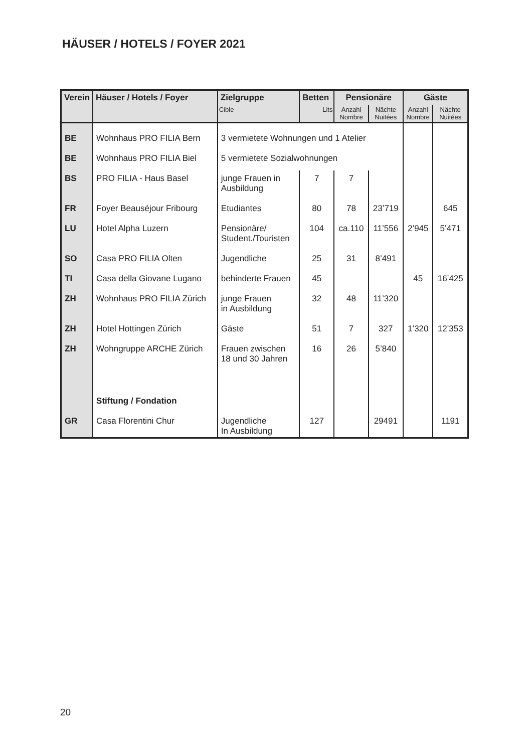HÄUSER / HOTELS / FOYER 2021
| Verein | Häuser / Hotels / Foyer | Zielgruppe | Betten | Pensionäre | | Gäste | |
| --- | --- | --- | --- | --- | --- | --- | --- |
| | | Cible | Lits | Anzahl Nombre | Nächte Nuitées | Anzahl Nombre | Nächte Nuitées |
| BE | Wohnhaus PRO FILIA Bern | 3 vermietete Wohnungen und 1 Atelier | | | | | |
| BE | Wohnhaus PRO FILIA Biel | 5 vermietete Sozialwohnungen | | | | | |
| BS | PRO FILIA - Haus Basel | junge Frauen in Ausbildung | 7 | 7 | | | |
| FR | Foyer Beauséjour Fribourg | Etudiantes | 80 | 78 | 23’719 | | 645 |
| LU | Hotel Alpha Luzern | Pensionäre/ Student./Touristen | 104 | ca.110 | 11’556 | 2’945 | 5’471 |
| SO | Casa PRO FILIA Olten | Jugendliche | 25 | 31 | 8’491 | | |
| TI | Casa della Giovane Lugano | behinderte Frauen | 45 | | | 45 | 16’425 |
| ZH | Wohnhaus PRO FILIA Zürich | junge Frauen in Ausbildung | 32 | 48 | 11’320 | | |
| ZH | Hotel Hottingen Zürich | Gäste | 51 | 7 | 327 | 1’320 | 12’353 |
| ZH | Wohngruppe ARCHE Zürich | Frauen zwischen 18 und 30 Jahren | 16 | 26 | 5’840 | | |
| | Stiftung / Fondation | | | | | | |
| GR | Casa Florentini Chur | Jugendliche In Ausbildung | 127 | | 29491 | | 1191 |
20